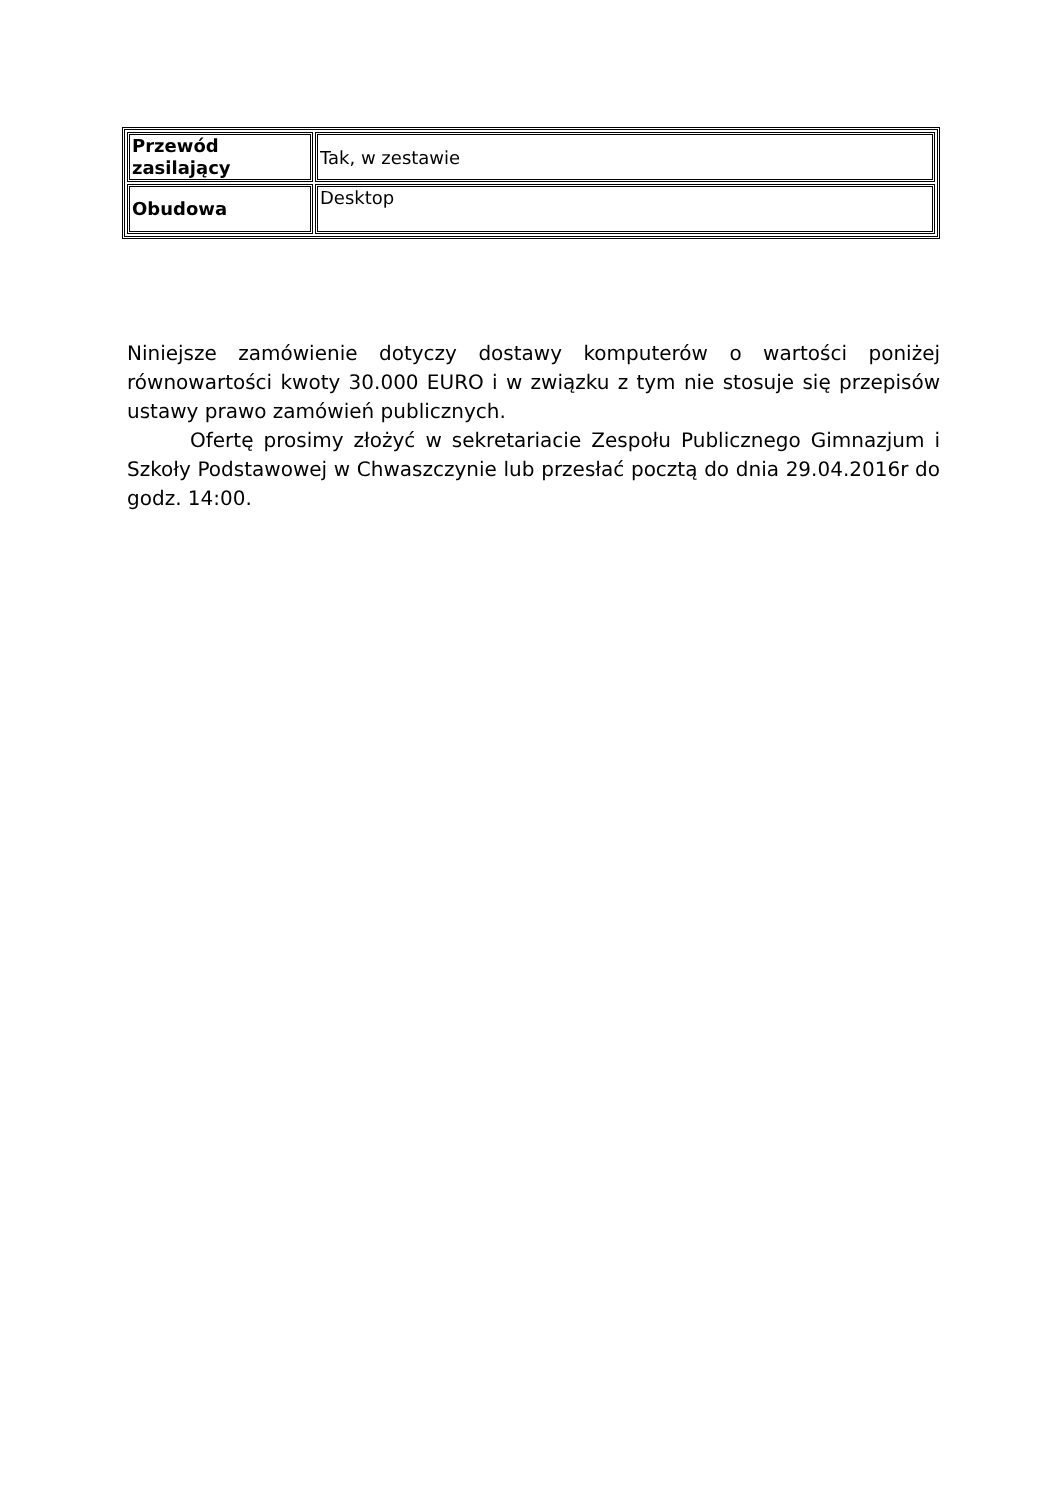| Przewód zasilający | Tak, w zestawie |
| Obudowa | Desktop |
Niniejsze zamówienie dotyczy dostawy komputerów o wartości poniżej równowartości kwoty 30.000 EURO i w związku z tym nie stosuje się przepisów ustawy prawo zamówień publicznych.
Ofertę prosimy złożyć w sekretariacie Zespołu Publicznego Gimnazjum i Szkoły Podstawowej w Chwaszczynie lub przesłać pocztą do dnia 29.04.2016r do godz. 14:00.